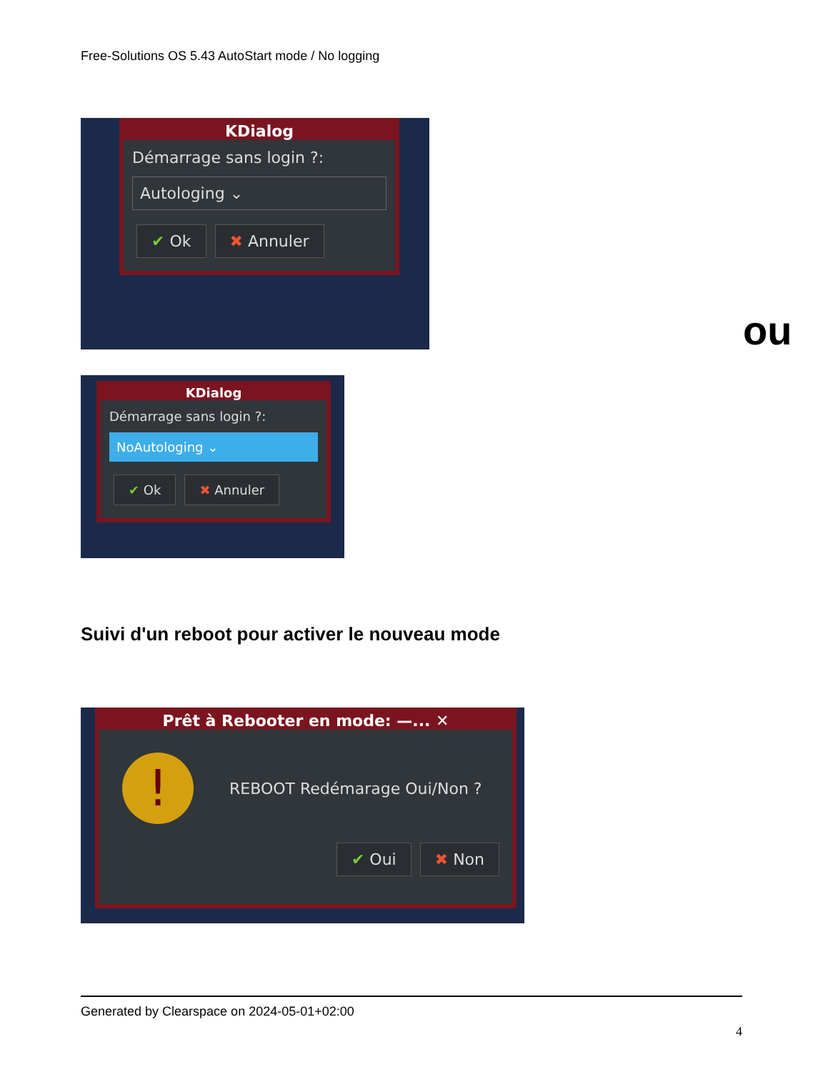Free-Solutions OS 5.43 AutoStart mode / No logging
KDialog
Démarrage sans login ?:
Autologing ⌄
✔ Ok ✖ Annuler
ou
KDialog
Démarrage sans login ?:
NoAutologing ⌄
✔ Ok ✖ Annuler
Suivi d'un reboot pour activer le nouveau mode
Prêt à Rebooter en mode: —... ✕
! REBOOT Redémarage Oui/Non ?
✔ Oui ✖ Non
Generated by Clearspace on 2024-05-01+02:00
4